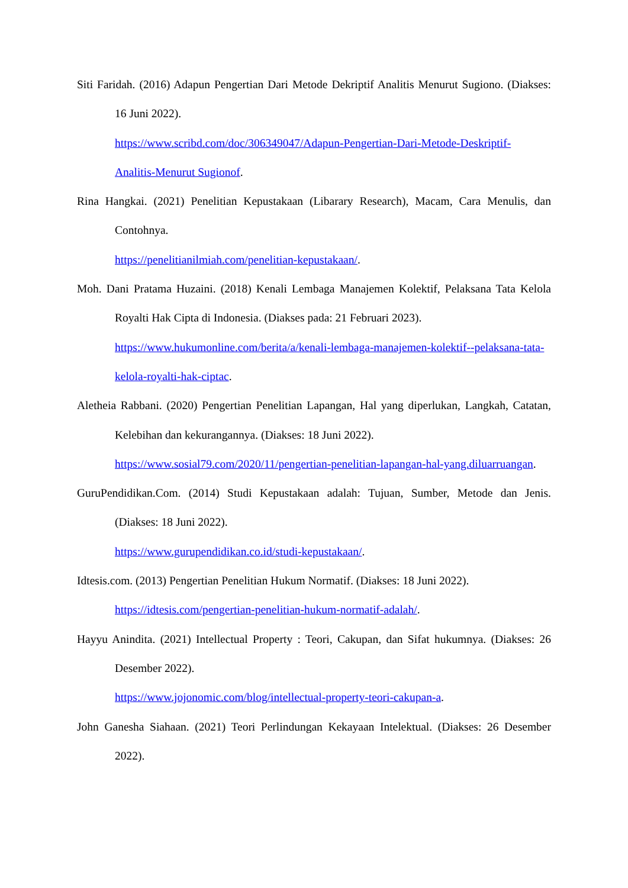Siti Faridah. (2016) Adapun Pengertian Dari Metode Dekriptif Analitis Menurut Sugiono. (Diakses: 16 Juni 2022).
https://www.scribd.com/doc/306349047/Adapun-Pengertian-Dari-Metode-Deskriptif-Analitis-Menurut Sugionof.
Rina Hangkai. (2021) Penelitian Kepustakaan (Libarary Research), Macam, Cara Menulis, dan Contohnya.
https://penelitianilmiah.com/penelitian-kepustakaan/.
Moh. Dani Pratama Huzaini. (2018) Kenali Lembaga Manajemen Kolektif, Pelaksana Tata Kelola Royalti Hak Cipta di Indonesia. (Diakses pada: 21 Februari 2023).
https://www.hukumonline.com/berita/a/kenali-lembaga-manajemen-kolektif--pelaksana-tata-kelola-royalti-hak-ciptac.
Aletheia Rabbani. (2020) Pengertian Penelitian Lapangan, Hal yang diperlukan, Langkah, Catatan, Kelebihan dan kekurangannya. (Diakses: 18 Juni 2022).
https://www.sosial79.com/2020/11/pengertian-penelitian-lapangan-hal-yang.diluarruangan.
GuruPendidikan.Com. (2014) Studi Kepustakaan adalah: Tujuan, Sumber, Metode dan Jenis. (Diakses: 18 Juni 2022).
https://www.gurupendidikan.co.id/studi-kepustakaan/.
Idtesis.com. (2013) Pengertian Penelitian Hukum Normatif. (Diakses: 18 Juni 2022).
https://idtesis.com/pengertian-penelitian-hukum-normatif-adalah/.
Hayyu Anindita. (2021) Intellectual Property : Teori, Cakupan, dan Sifat hukumnya. (Diakses: 26 Desember 2022).
https://www.jojonomic.com/blog/intellectual-property-teori-cakupan-a.
John Ganesha Siahaan. (2021) Teori Perlindungan Kekayaan Intelektual. (Diakses: 26 Desember 2022).